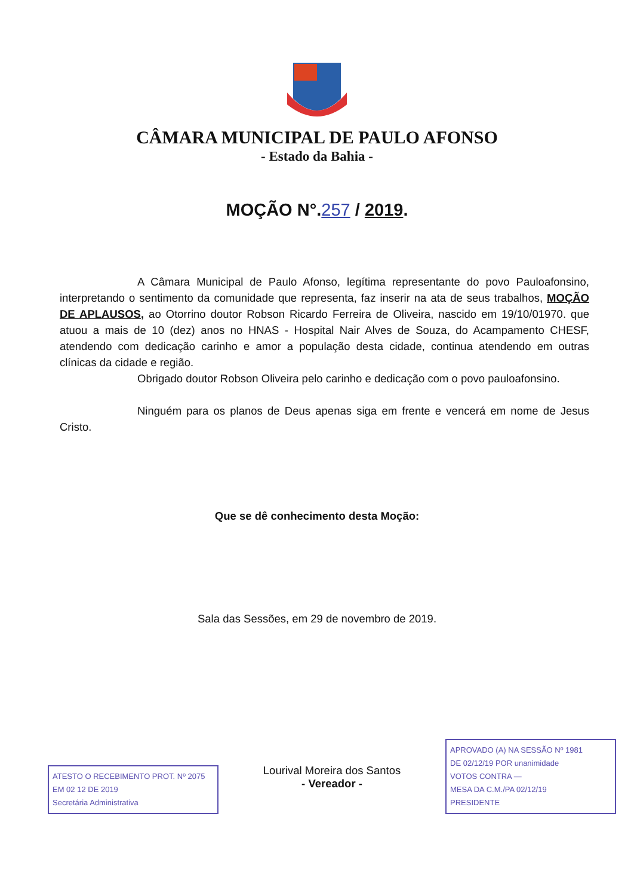CÂMARA MUNICIPAL DE PAULO AFONSO
- Estado da Bahia -
MOÇÃO N°.257 / 2019.
A Câmara Municipal de Paulo Afonso, legítima representante do povo Pauloafonsino, interpretando o sentimento da comunidade que representa, faz inserir na ata de seus trabalhos, MOÇÃO DE APLAUSOS, ao Otorrino doutor Robson Ricardo Ferreira de Oliveira, nascido em 19/10/01970. que atuou a mais de 10 (dez) anos no HNAS - Hospital Nair Alves de Souza, do Acampamento CHESF, atendendo com dedicação carinho e amor a população desta cidade, continua atendendo em outras clínicas da cidade e região.
Obrigado doutor Robson Oliveira pelo carinho e dedicação com o povo pauloafonsino.
Ninguém para os planos de Deus apenas siga em frente e vencerá em nome de Jesus Cristo.
Que se dê conhecimento desta Moção:
Sala das Sessões, em 29 de novembro de 2019.
ATESTO O RECEBIMENTO PROT. Nº 2075
EM 02 12 DE 2019
Secretária Administrativa
Lourival Moreira dos Santos
- Vereador -
APROVADO (A) NA SESSÃO Nº 1981
DE 02/12/19 POR unanimidade
VOTOS CONTRA —
MESA DA C.M./PA 02/12/19
PRESIDENTE